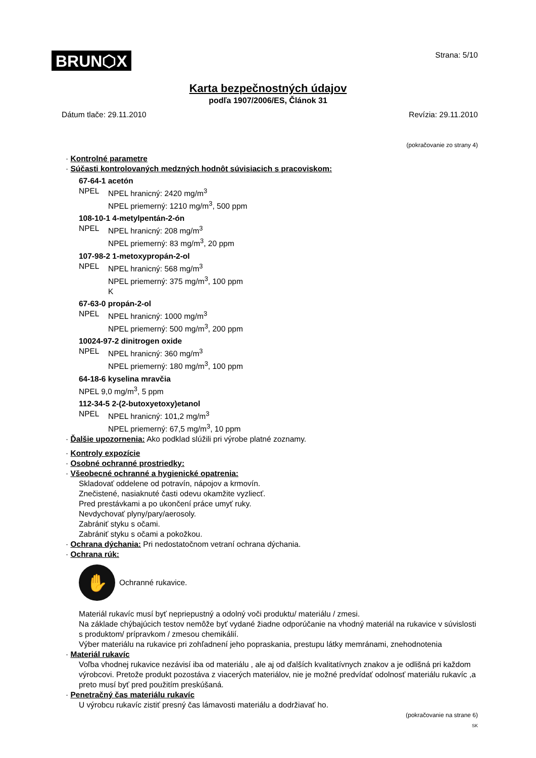BRUN⬡X
Strana: 5/10
Karta bezpečnostných údajov
podľa 1907/2006/ES, Článok 31
Dátum tlače: 29.11.2010 Revízia: 29.11.2010
(pokračovanie zo strany 4)
· Kontrolné parametre
· Súčasti kontrolovaných medzných hodnôt súvisiacich s pracoviskom:
67-64-1 acetón
NPEL NPEL hranicný: 2420 mg/m<sup>3</sup>
NPEL priemerný: 1210 mg/m<sup>3</sup>, 500 ppm
108-10-1 4-metylpentán-2-ón
NPEL NPEL hranicný: 208 mg/m<sup>3</sup>
NPEL priemerný: 83 mg/m<sup>3</sup>, 20 ppm
107-98-2 1-metoxypropán-2-ol
NPEL NPEL hranicný: 568 mg/m<sup>3</sup>
NPEL priemerný: 375 mg/m<sup>3</sup>, 100 ppm
K
67-63-0 propán-2-ol
NPEL NPEL hranicný: 1000 mg/m<sup>3</sup>
NPEL priemerný: 500 mg/m<sup>3</sup>, 200 ppm
10024-97-2 dinitrogen oxide
NPEL NPEL hranicný: 360 mg/m<sup>3</sup>
NPEL priemerný: 180 mg/m<sup>3</sup>, 100 ppm
64-18-6 kyselina mravčia
NPEL 9,0 mg/m<sup>3</sup>, 5 ppm
112-34-5 2-(2-butoxyetoxy)etanol
NPEL NPEL hranicný: 101,2 mg/m<sup>3</sup>
NPEL priemerný: 67,5 mg/m<sup>3</sup>, 10 ppm
· Ďalšie upozornenia: Ako podklad slúžili pri výrobe platné zoznamy.
· Kontroly expozície
· Osobné ochranné prostriedky:
· Všeobecné ochranné a hygienické opatrenia:
Skladovať oddelene od potravín, nápojov a krmovín.
Znečistené, nasiaknuté časti odevu okamžite vyzliecť.
Pred prestávkami a po ukončení práce umyť ruky.
Nevdychovať plyny/pary/aerosoly.
Zabrániť styku s očami.
Zabrániť styku s očami a pokožkou.
· Ochrana dýchania: Pri nedostatočnom vetraní ochrana dýchania.
· Ochrana rúk:
✋
Ochranné rukavice.
Materiál rukavíc musí byť nepriepustný a odolný voči produktu/ materiálu / zmesi.
Na základe chýbajúcich testov nemôže byť vydané žiadne odporúčanie na vhodný materiál na rukavice v súvislosti s produktom/ prípravkom / zmesou chemikálií.
Výber materiálu na rukavice pri zohľadnení jeho popraskania, prestupu látky memránami, znehodnotenia
· Materiál rukavíc
Voľba vhodnej rukavice nezávisí iba od materiálu , ale aj od ďalších kvalitatívnych znakov a je odlišná pri každom výrobcovi. Pretože produkt pozostáva z viacerých materiálov, nie je možné predvídať odolnosť materiálu rukavíc ,a preto musí byť pred použitím preskúšaná.
· Penetračný čas materiálu rukavíc
U výrobcu rukavíc zistiť presný čas lámavosti materiálu a dodržiavať ho.
(pokračovanie na strane 6)
SK